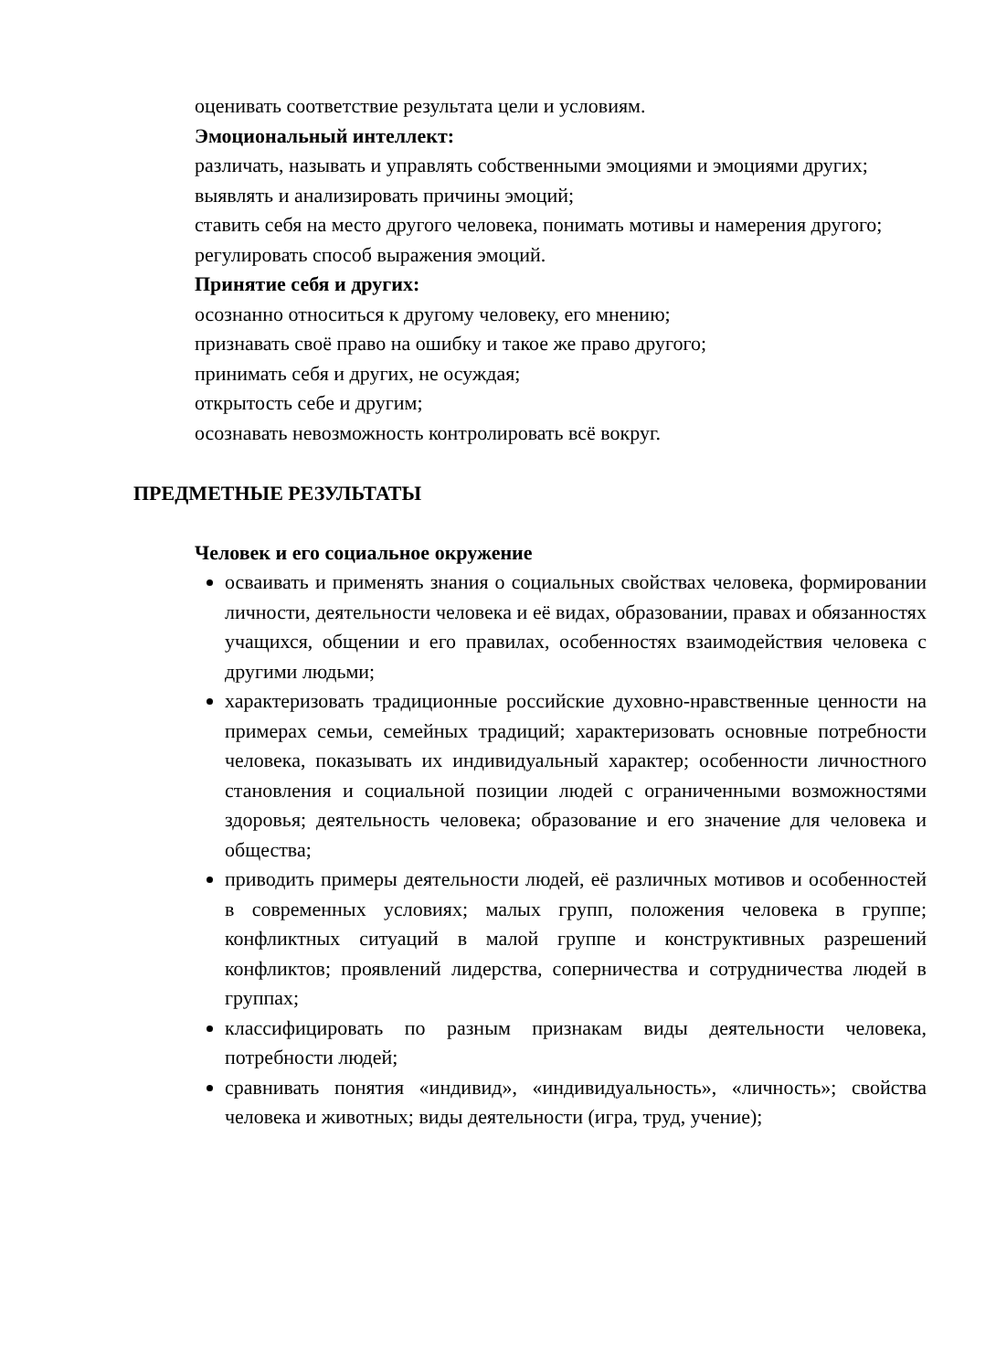оценивать соответствие результата цели и условиям.
Эмоциональный интеллект:
различать, называть и управлять собственными эмоциями и эмоциями других;
выявлять и анализировать причины эмоций;
ставить себя на место другого человека, понимать мотивы и намерения другого;
регулировать способ выражения эмоций.
Принятие себя и других:
осознанно относиться к другому человеку, его мнению;
признавать своё право на ошибку и такое же право другого;
принимать себя и других, не осуждая;
открытость себе и другим;
осознавать невозможность контролировать всё вокруг.
ПРЕДМЕТНЫЕ РЕЗУЛЬТАТЫ
Человек и его социальное окружение
осваивать и применять знания о социальных свойствах человека, формировании личности, деятельности человека и её видах, образовании, правах и обязанностях учащихся, общении и его правилах, особенностях взаимодействия человека с другими людьми;
характеризовать традиционные российские духовно-нравственные ценности на примерах семьи, семейных традиций; характеризовать основные потребности человека, показывать их индивидуальный характер; особенности личностного становления и социальной позиции людей с ограниченными возможностями здоровья; деятельность человека; образование и его значение для человека и общества;
приводить примеры деятельности людей, её различных мотивов и особенностей в современных условиях; малых групп, положения человека в группе; конфликтных ситуаций в малой группе и конструктивных разрешений конфликтов; проявлений лидерства, соперничества и сотрудничества людей в группах;
классифицировать по разным признакам виды деятельности человека, потребности людей;
сравнивать понятия «индивид», «индивидуальность», «личность»; свойства человека и животных; виды деятельности (игра, труд, учение);